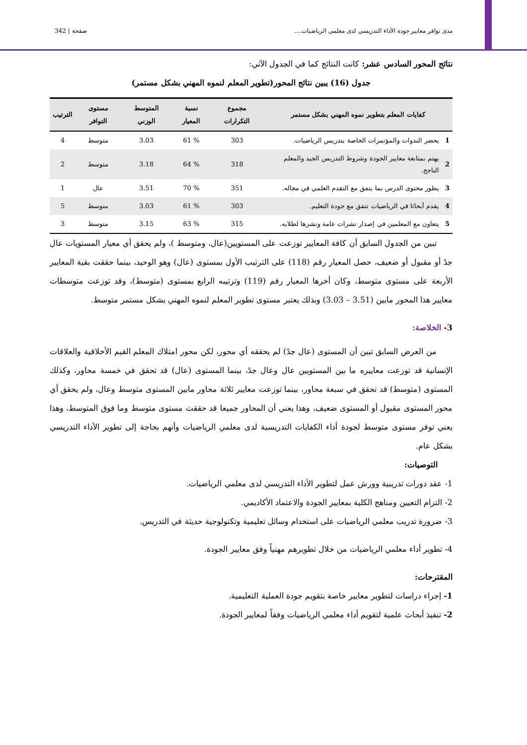مدى توافر معايير جودة الأداء التدريسي لدى معلمي الرياضيات.... صفحة | 342
نتائج المحور السادس عشر: كانت النتائج كما في الجدول الآتي:
جدول (16) يبين نتائج المحور(تطوير المعلم لنموه المهني بشكل مستمر)
| كفايات المعلم بتطوير نموه المهني بشكل مستمر | | مجموع التكرارات | نسبة المعيار | المتوسط الوزني | مستوى التوافر | الترتيب |
| --- | --- | --- | --- | --- | --- | --- |
| 1 | يحضر الندوات والمؤتمرات الخاصة بتدريس الرياضيات. | 303 | % 61 | 3.03 | متوسط | 4 |
| 2 | يهتم بمتابعة معايير الجودة وشروط التدريس الجيد والمعلم الناجح. | 318 | % 64 | 3.18 | متوسط | 2 |
| 3 | يطور محتوى الدرس بما يتفق مع التقدم العلمي في مجاله. | 351 | % 70 | 3.51 | عال | 1 |
| 4 | يقدم أبحاثا في الرياضيات تتفق مع جودة التعليم. | 303 | % 61 | 3.03 | متوسط | 5 |
| 5 | يتعاون مع المعلمين في إصدار نشرات عامة ونشرها لطلابه. | 315 | % 63 | 3.15 | متوسط | 3 |
  تبين من الجدول السابق أن كافة المعايير توزعت على المستويين(عال، ومتوسط )، ولم يحقق أي معيار المستويات عال جدً أو مقبول أو ضعيف، حصل المعيار رقم (118) على الترتيب الأول بمستوى (عال) وهو الوحيد، بينما حققت بقية المعايير الأربعة على مستوى متوسط، وكان أخرها المعيار رقم (119) وترتيبه الرابع بمستوى (متوسط)، وقد توزعت متوسطات معايير هذا المحور مابين (3.51 – 3.03) وبذلك يعتبر مستوى تطوير المعلم لنموه المهني بشكل مستمر متوسط.
3- الخلاصة:
  من العرض السابق تبين أن المستوى (عال جدً) لم يحققه أي محور، لكن محور امتلاك المعلم القيم الأخلاقية والعلاقات الإنسانية قد توزعت معاييره ما بين المستويين عال وعال جدً، بينما المستوى (عال) قد تحقق في خمسة محاور، وكذلك المستوى (متوسط) قد تحقق في سبعة محاور، بينما توزعت معايير ثلاثة محاور مابين المستوى متوسط وعال، ولم يحقق أي محور المستوى مقبول أو المستوى ضعيف، وهذا يعني أن المحاور جميعا قد حققت مستوى متوسط وما فوق المتوسط، وهذا يعني توفر مستوى متوسط لجودة أداء الكفايات التدريسية لدى معلمي الرياضيات وأنهم بحاجة إلى تطوير الأداء التدريسي بشكل عام.
التوصيات:
1- عقد دورات تدريبية وورش عمل لتطوير الأداء التدريسي لدى معلمي الرياضيات.
2- التزام التعيين ومناهج الكلية بمعايير الجودة والاعتماد الأكاديمي.
3- ضرورة تدريب معلمي الرياضيات على استخدام وسائل تعليمية وتكنولوجية حديثة في التدريس.
4- تطوير أداء معلمي الرياضيات من خلال تطويرهم مهنياً وفق معايير الجودة.
المقترحات:
1- إجراء دراسات لتطوير معايير خاصة بتقويم جودة العملية التعليمية.
2- تنفيذ أبحاث علمية لتقويم أداء معلمي الرياضيات وفقاً لمعايير الجودة.